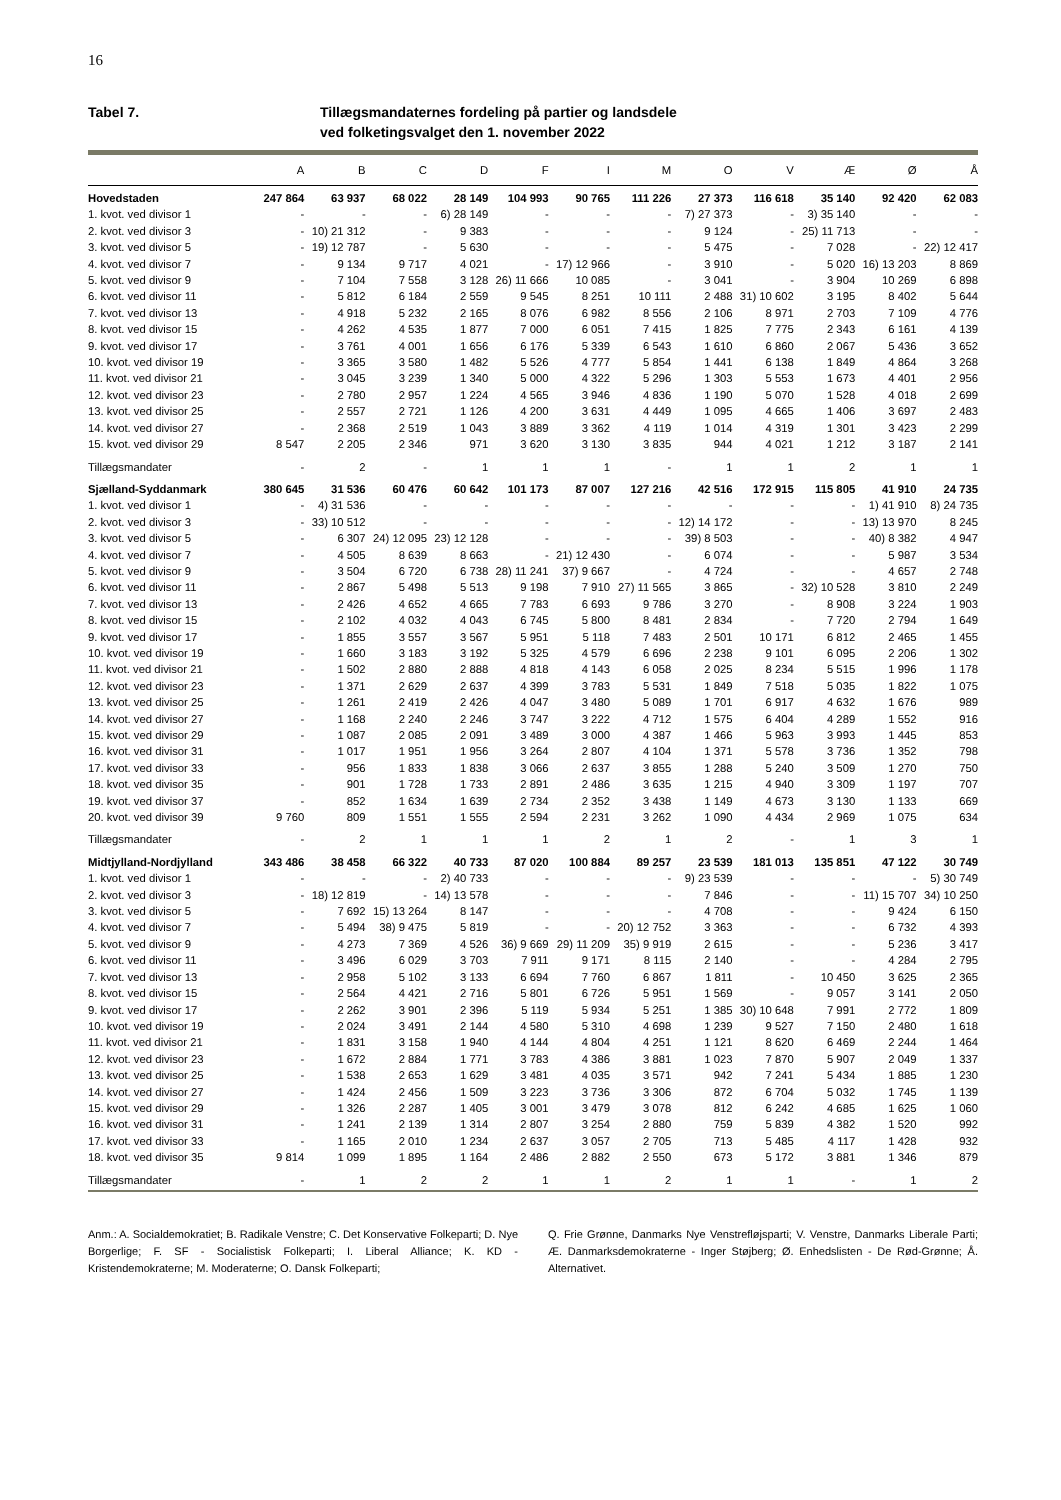16
Tabel 7. Tillægsmandaternes fordeling på partier og landsdele
ved folketingsvalget den 1. november 2022
| | A | B | C | D | F | I | M | O | V | Æ | Ø | Å |
| --- | --- | --- | --- | --- | --- | --- | --- | --- | --- | --- | --- | --- |
| Hovedstaden | 247 864 | 63 937 | 68 022 | 28 149 | 104 993 | 90 765 | 111 226 | 27 373 | 116 618 | 35 140 | 92 420 | 62 083 |
| 1. kvot. ved divisor 1 | - | - | - | 6) 28 149 | - | - | - | 7) 27 373 | - | 3) 35 140 | - | - |
| 2. kvot. ved divisor 3 | - | 10) 21 312 | - | 9 383 | - | - | - | 9 124 | - | 25) 11 713 | - | - |
| 3. kvot. ved divisor 5 | - | 19) 12 787 | - | 5 630 | - | - | - | 5 475 | - | 7 028 | - | 22) 12 417 |
| 4. kvot. ved divisor 7 | - | 9 134 | 9 717 | 4 021 | - | 17) 12 966 | - | 3 910 | - | 5 020 | 16) 13 203 | 8 869 |
| 5. kvot. ved divisor 9 | - | 7 104 | 7 558 | 3 128 | 26) 11 666 | 10 085 | - | 3 041 | - | 3 904 | 10 269 | 6 898 |
| 6. kvot. ved divisor 11 | - | 5 812 | 6 184 | 2 559 | 9 545 | 8 251 | 10 111 | 2 488 | 31) 10 602 | 3 195 | 8 402 | 5 644 |
| 7. kvot. ved divisor 13 | - | 4 918 | 5 232 | 2 165 | 8 076 | 6 982 | 8 556 | 2 106 | 8 971 | 2 703 | 7 109 | 4 776 |
| 8. kvot. ved divisor 15 | - | 4 262 | 4 535 | 1 877 | 7 000 | 6 051 | 7 415 | 1 825 | 7 775 | 2 343 | 6 161 | 4 139 |
| 9. kvot. ved divisor 17 | - | 3 761 | 4 001 | 1 656 | 6 176 | 5 339 | 6 543 | 1 610 | 6 860 | 2 067 | 5 436 | 3 652 |
| 10. kvot. ved divisor 19 | - | 3 365 | 3 580 | 1 482 | 5 526 | 4 777 | 5 854 | 1 441 | 6 138 | 1 849 | 4 864 | 3 268 |
| 11. kvot. ved divisor 21 | - | 3 045 | 3 239 | 1 340 | 5 000 | 4 322 | 5 296 | 1 303 | 5 553 | 1 673 | 4 401 | 2 956 |
| 12. kvot. ved divisor 23 | - | 2 780 | 2 957 | 1 224 | 4 565 | 3 946 | 4 836 | 1 190 | 5 070 | 1 528 | 4 018 | 2 699 |
| 13. kvot. ved divisor 25 | - | 2 557 | 2 721 | 1 126 | 4 200 | 3 631 | 4 449 | 1 095 | 4 665 | 1 406 | 3 697 | 2 483 |
| 14. kvot. ved divisor 27 | - | 2 368 | 2 519 | 1 043 | 3 889 | 3 362 | 4 119 | 1 014 | 4 319 | 1 301 | 3 423 | 2 299 |
| 15. kvot. ved divisor 29 | 8 547 | 2 205 | 2 346 | 971 | 3 620 | 3 130 | 3 835 | 944 | 4 021 | 1 212 | 3 187 | 2 141 |
| Tillægsmandater | - | 2 | - | 1 | 1 | 1 | - | 1 | 1 | 2 | 1 | 1 |
| Sjælland-Syddanmark | 380 645 | 31 536 | 60 476 | 60 642 | 101 173 | 87 007 | 127 216 | 42 516 | 172 915 | 115 805 | 41 910 | 24 735 |
| 1. kvot. ved divisor 1 | - | 4) 31 536 | - | - | - | - | - | - | - | - | 1) 41 910 | 8) 24 735 |
| 2. kvot. ved divisor 3 | - | 33) 10 512 | - | - | - | - | - | 12) 14 172 | - | - | 13) 13 970 | 8 245 |
| 3. kvot. ved divisor 5 | - | 6 307 | 24) 12 095 | 23) 12 128 | - | - | - | 39) 8 503 | - | - | 40) 8 382 | 4 947 |
| 4. kvot. ved divisor 7 | - | 4 505 | 8 639 | 8 663 | - | 21) 12 430 | - | 6 074 | - | - | 5 987 | 3 534 |
| 5. kvot. ved divisor 9 | - | 3 504 | 6 720 | 6 738 | 28) 11 241 | 37) 9 667 | - | 4 724 | - | - | 4 657 | 2 748 |
| 6. kvot. ved divisor 11 | - | 2 867 | 5 498 | 5 513 | 9 198 | 7 910 | 27) 11 565 | 3 865 | - | 32) 10 528 | 3 810 | 2 249 |
| 7. kvot. ved divisor 13 | - | 2 426 | 4 652 | 4 665 | 7 783 | 6 693 | 9 786 | 3 270 | - | 8 908 | 3 224 | 1 903 |
| 8. kvot. ved divisor 15 | - | 2 102 | 4 032 | 4 043 | 6 745 | 5 800 | 8 481 | 2 834 | - | 7 720 | 2 794 | 1 649 |
| 9. kvot. ved divisor 17 | - | 1 855 | 3 557 | 3 567 | 5 951 | 5 118 | 7 483 | 2 501 | 10 171 | 6 812 | 2 465 | 1 455 |
| 10. kvot. ved divisor 19 | - | 1 660 | 3 183 | 3 192 | 5 325 | 4 579 | 6 696 | 2 238 | 9 101 | 6 095 | 2 206 | 1 302 |
| 11. kvot. ved divisor 21 | - | 1 502 | 2 880 | 2 888 | 4 818 | 4 143 | 6 058 | 2 025 | 8 234 | 5 515 | 1 996 | 1 178 |
| 12. kvot. ved divisor 23 | - | 1 371 | 2 629 | 2 637 | 4 399 | 3 783 | 5 531 | 1 849 | 7 518 | 5 035 | 1 822 | 1 075 |
| 13. kvot. ved divisor 25 | - | 1 261 | 2 419 | 2 426 | 4 047 | 3 480 | 5 089 | 1 701 | 6 917 | 4 632 | 1 676 | 989 |
| 14. kvot. ved divisor 27 | - | 1 168 | 2 240 | 2 246 | 3 747 | 3 222 | 4 712 | 1 575 | 6 404 | 4 289 | 1 552 | 916 |
| 15. kvot. ved divisor 29 | - | 1 087 | 2 085 | 2 091 | 3 489 | 3 000 | 4 387 | 1 466 | 5 963 | 3 993 | 1 445 | 853 |
| 16. kvot. ved divisor 31 | - | 1 017 | 1 951 | 1 956 | 3 264 | 2 807 | 4 104 | 1 371 | 5 578 | 3 736 | 1 352 | 798 |
| 17. kvot. ved divisor 33 | - | 956 | 1 833 | 1 838 | 3 066 | 2 637 | 3 855 | 1 288 | 5 240 | 3 509 | 1 270 | 750 |
| 18. kvot. ved divisor 35 | - | 901 | 1 728 | 1 733 | 2 891 | 2 486 | 3 635 | 1 215 | 4 940 | 3 309 | 1 197 | 707 |
| 19. kvot. ved divisor 37 | - | 852 | 1 634 | 1 639 | 2 734 | 2 352 | 3 438 | 1 149 | 4 673 | 3 130 | 1 133 | 669 |
| 20. kvot. ved divisor 39 | 9 760 | 809 | 1 551 | 1 555 | 2 594 | 2 231 | 3 262 | 1 090 | 4 434 | 2 969 | 1 075 | 634 |
| Tillægsmandater | - | 2 | 1 | 1 | 1 | 2 | 1 | 2 | - | 1 | 3 | 1 |
| Midtjylland-Nordjylland | 343 486 | 38 458 | 66 322 | 40 733 | 87 020 | 100 884 | 89 257 | 23 539 | 181 013 | 135 851 | 47 122 | 30 749 |
| 1. kvot. ved divisor 1 | - | - | - | 2) 40 733 | - | - | - | 9) 23 539 | - | - | - | 5) 30 749 |
| 2. kvot. ved divisor 3 | - | 18) 12 819 | - | 14) 13 578 | - | - | - | 7 846 | - | - | 11) 15 707 | 34) 10 250 |
| 3. kvot. ved divisor 5 | - | 7 692 | 15) 13 264 | 8 147 | - | - | - | 4 708 | - | - | 9 424 | 6 150 |
| 4. kvot. ved divisor 7 | - | 5 494 | 38) 9 475 | 5 819 | - | - | 20) 12 752 | 3 363 | - | - | 6 732 | 4 393 |
| 5. kvot. ved divisor 9 | - | 4 273 | 7 369 | 4 526 | 36) 9 669 | 29) 11 209 | 35) 9 919 | 2 615 | - | - | 5 236 | 3 417 |
| 6. kvot. ved divisor 11 | - | 3 496 | 6 029 | 3 703 | 7 911 | 9 171 | 8 115 | 2 140 | - | - | 4 284 | 2 795 |
| 7. kvot. ved divisor 13 | - | 2 958 | 5 102 | 3 133 | 6 694 | 7 760 | 6 867 | 1 811 | - | 10 450 | 3 625 | 2 365 |
| 8. kvot. ved divisor 15 | - | 2 564 | 4 421 | 2 716 | 5 801 | 6 726 | 5 951 | 1 569 | - | 9 057 | 3 141 | 2 050 |
| 9. kvot. ved divisor 17 | - | 2 262 | 3 901 | 2 396 | 5 119 | 5 934 | 5 251 | 1 385 | 30) 10 648 | 7 991 | 2 772 | 1 809 |
| 10. kvot. ved divisor 19 | - | 2 024 | 3 491 | 2 144 | 4 580 | 5 310 | 4 698 | 1 239 | 9 527 | 7 150 | 2 480 | 1 618 |
| 11. kvot. ved divisor 21 | - | 1 831 | 3 158 | 1 940 | 4 144 | 4 804 | 4 251 | 1 121 | 8 620 | 6 469 | 2 244 | 1 464 |
| 12. kvot. ved divisor 23 | - | 1 672 | 2 884 | 1 771 | 3 783 | 4 386 | 3 881 | 1 023 | 7 870 | 5 907 | 2 049 | 1 337 |
| 13. kvot. ved divisor 25 | - | 1 538 | 2 653 | 1 629 | 3 481 | 4 035 | 3 571 | 942 | 7 241 | 5 434 | 1 885 | 1 230 |
| 14. kvot. ved divisor 27 | - | 1 424 | 2 456 | 1 509 | 3 223 | 3 736 | 3 306 | 872 | 6 704 | 5 032 | 1 745 | 1 139 |
| 15. kvot. ved divisor 29 | - | 1 326 | 2 287 | 1 405 | 3 001 | 3 479 | 3 078 | 812 | 6 242 | 4 685 | 1 625 | 1 060 |
| 16. kvot. ved divisor 31 | - | 1 241 | 2 139 | 1 314 | 2 807 | 3 254 | 2 880 | 759 | 5 839 | 4 382 | 1 520 | 992 |
| 17. kvot. ved divisor 33 | - | 1 165 | 2 010 | 1 234 | 2 637 | 3 057 | 2 705 | 713 | 5 485 | 4 117 | 1 428 | 932 |
| 18. kvot. ved divisor 35 | 9 814 | 1 099 | 1 895 | 1 164 | 2 486 | 2 882 | 2 550 | 673 | 5 172 | 3 881 | 1 346 | 879 |
| Tillægsmandater | - | 1 | 2 | 2 | 1 | 1 | 2 | 1 | 1 | - | 1 | 2 |
Anm.: A. Socialdemokratiet; B. Radikale Venstre; C. Det Konservative Folkeparti; D. Nye Borgerlige; F. SF - Socialistisk Folkeparti; I. Liberal Alliance; K. KD - Kristendemokraterne; M. Moderaterne; O. Dansk Folkeparti;
Q. Frie Grønne, Danmarks Nye Venstrefløjsparti; V. Venstre, Danmarks Liberale Parti; Æ. Danmarksdemokraterne - Inger Støjberg; Ø. Enhedslisten - De Rød-Grønne; Å. Alternativet.